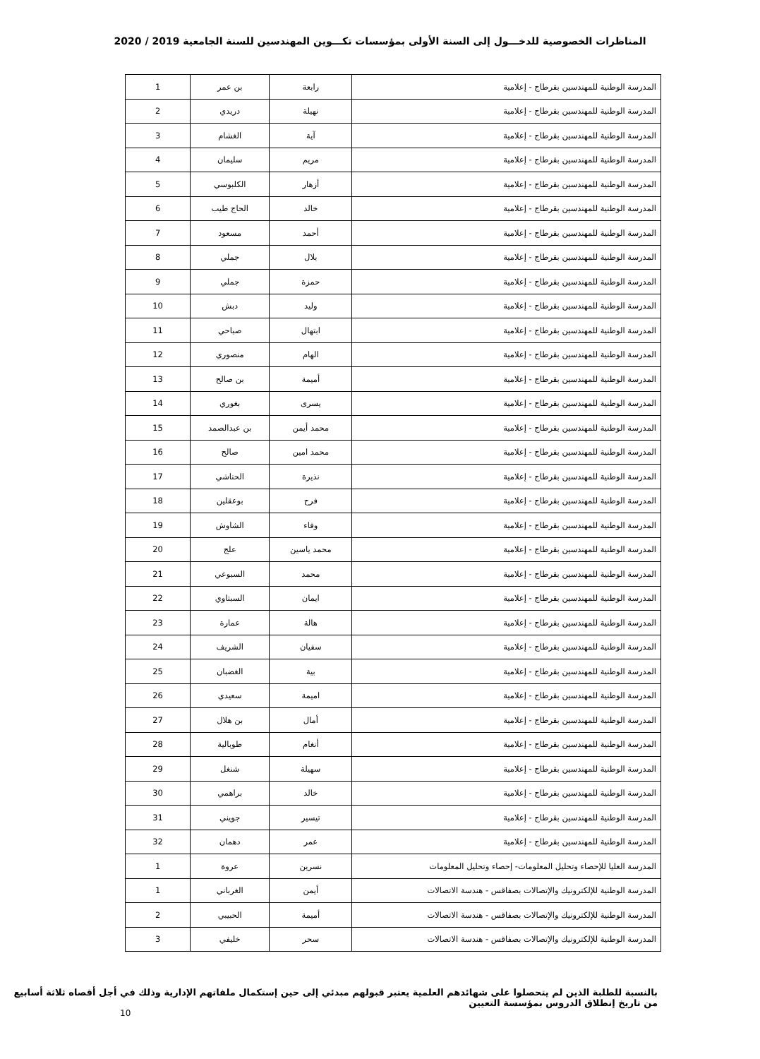المناظرات الخصوصية للدخـــول إلى السنة الأولى بمؤسسات تكـــوين المهندسين للسنة الجامعية 2019 / 2020
| المدرسة الوطنية للمهندسين بقرطاج - إعلامية | رابعة | بن عمر | 1 |
| المدرسة الوطنية للمهندسين بقرطاج - إعلامية | نهيلة | دريدي | 2 |
| المدرسة الوطنية للمهندسين بقرطاج - إعلامية | آية | الغشام | 3 |
| المدرسة الوطنية للمهندسين بقرطاج - إعلامية | مريم | سليمان | 4 |
| المدرسة الوطنية للمهندسين بقرطاج - إعلامية | أزهار | الكلبوسي | 5 |
| المدرسة الوطنية للمهندسين بقرطاج - إعلامية | خالد | الحاج طيب | 6 |
| المدرسة الوطنية للمهندسين بقرطاج - إعلامية | أحمد | مسعود | 7 |
| المدرسة الوطنية للمهندسين بقرطاج - إعلامية | بلال | جملي | 8 |
| المدرسة الوطنية للمهندسين بقرطاج - إعلامية | حمزة | جملي | 9 |
| المدرسة الوطنية للمهندسين بقرطاج - إعلامية | وليد | دبش | 10 |
| المدرسة الوطنية للمهندسين بقرطاج - إعلامية | ابتهال | صباحي | 11 |
| المدرسة الوطنية للمهندسين بقرطاج - إعلامية | الهام | منصوري | 12 |
| المدرسة الوطنية للمهندسين بقرطاج - إعلامية | أميمة | بن صالح | 13 |
| المدرسة الوطنية للمهندسين بقرطاج - إعلامية | يسرى | بغوري | 14 |
| المدرسة الوطنية للمهندسين بقرطاج - إعلامية | محمد أيمن | بن عبدالصمد | 15 |
| المدرسة الوطنية للمهندسين بقرطاج - إعلامية | محمد امين | صالح | 16 |
| المدرسة الوطنية للمهندسين بقرطاج - إعلامية | نذيرة | الحناشي | 17 |
| المدرسة الوطنية للمهندسين بقرطاج - إعلامية | فرح | بوعقلين | 18 |
| المدرسة الوطنية للمهندسين بقرطاج - إعلامية | وفاء | الشاوش | 19 |
| المدرسة الوطنية للمهندسين بقرطاج - إعلامية | محمد ياسين | علج | 20 |
| المدرسة الوطنية للمهندسين بقرطاج - إعلامية | محمد | السبوعي | 21 |
| المدرسة الوطنية للمهندسين بقرطاج - إعلامية | ايمان | السبتاوي | 22 |
| المدرسة الوطنية للمهندسين بقرطاج - إعلامية | هالة | عمارة | 23 |
| المدرسة الوطنية للمهندسين بقرطاج - إعلامية | سفيان | الشريف | 24 |
| المدرسة الوطنية للمهندسين بقرطاج - إعلامية | بية | الغضبان | 25 |
| المدرسة الوطنية للمهندسين بقرطاج - إعلامية | اميمة | سعيدي | 26 |
| المدرسة الوطنية للمهندسين بقرطاج - إعلامية | أمال | بن هلال | 27 |
| المدرسة الوطنية للمهندسين بقرطاج - إعلامية | أنغام | طوبالية | 28 |
| المدرسة الوطنية للمهندسين بقرطاج - إعلامية | سهيلة | شنغل | 29 |
| المدرسة الوطنية للمهندسين بقرطاج - إعلامية | خالد | براهمي | 30 |
| المدرسة الوطنية للمهندسين بقرطاج - إعلامية | تيسير | جويني | 31 |
| المدرسة الوطنية للمهندسين بقرطاج - إعلامية | عمر | دهمان | 32 |
| المدرسة العليا للإحصاء وتحليل المعلومات- إحصاء وتحليل المعلومات | نسرين | عروة | 1 |
| المدرسة الوطنية للإلكترونيك والإتصالات بصفاقس - هندسة الاتصالات | أيمن | الغرباني | 1 |
| المدرسة الوطنية للإلكترونيك والإتصالات بصفاقس - هندسة الاتصالات | أميمة | الحبيبي | 2 |
| المدرسة الوطنية للإلكترونيك والإتصالات بصفاقس - هندسة الاتصالات | سحر | خليفي | 3 |
بالنسبة للطلبة الذين لم يتحصلوا على شهائدهم العلمية يعتبر قبولهم مبدئي إلى حين إستكمال ملفاتهم الإدارية وذلك في أجل أقصاه ثلاثة أسابيع
من تاريخ إنطلاق الدروس بمؤسسة التعيين
10